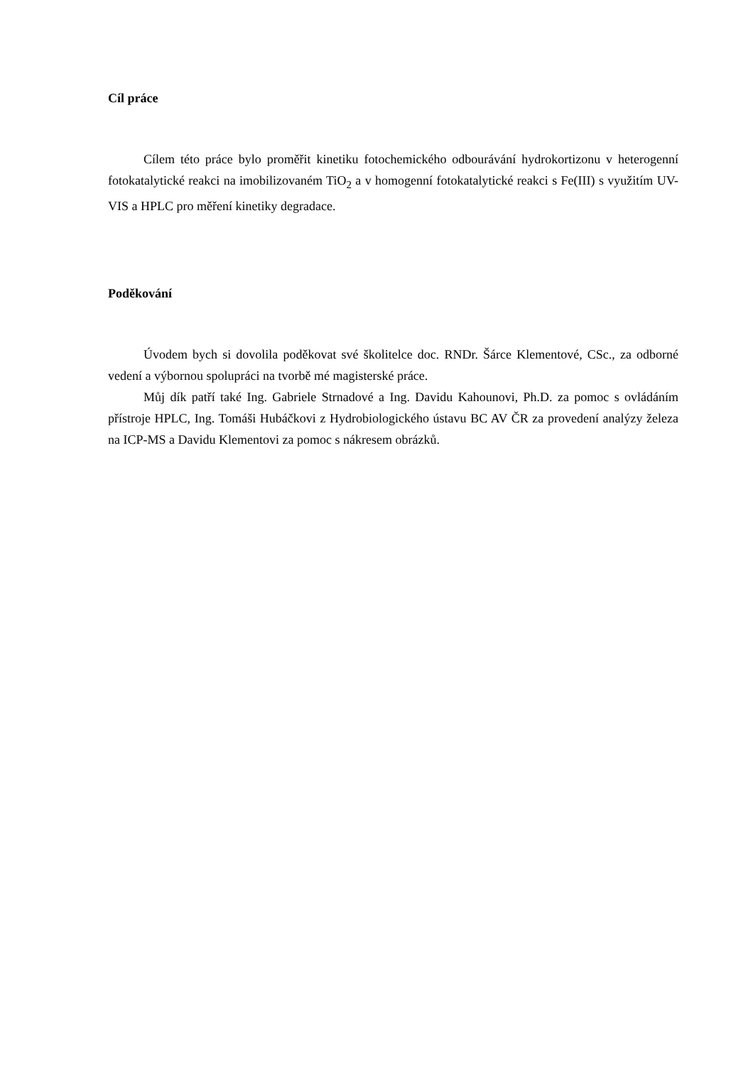Cíl práce
Cílem této práce bylo proměřit kinetiku fotochemického odbourávání hydrokortizonu v heterogenní fotokatalytické reakci na imobilizovaném TiO<sub>2</sub> a v homogenní fotokatalytické reakci s Fe(III) s využitím UV-VIS a HPLC pro měření kinetiky degradace.
Poděkování
Úvodem bych si dovolila poděkovat své školitelce doc. RNDr. Šárce Klementové, CSc., za odborné vedení a výbornou spolupráci na tvorbě mé magisterské práce.
Můj dík patří také Ing. Gabriele Strnadové a Ing. Davidu Kahounovi, Ph.D. za pomoc s ovládáním přístroje HPLC, Ing. Tomáši Hubáčkovi z Hydrobiologického ústavu BC AV ČR za provedení analýzy železa na ICP-MS a Davidu Klementovi za pomoc s nákresem obrázků.